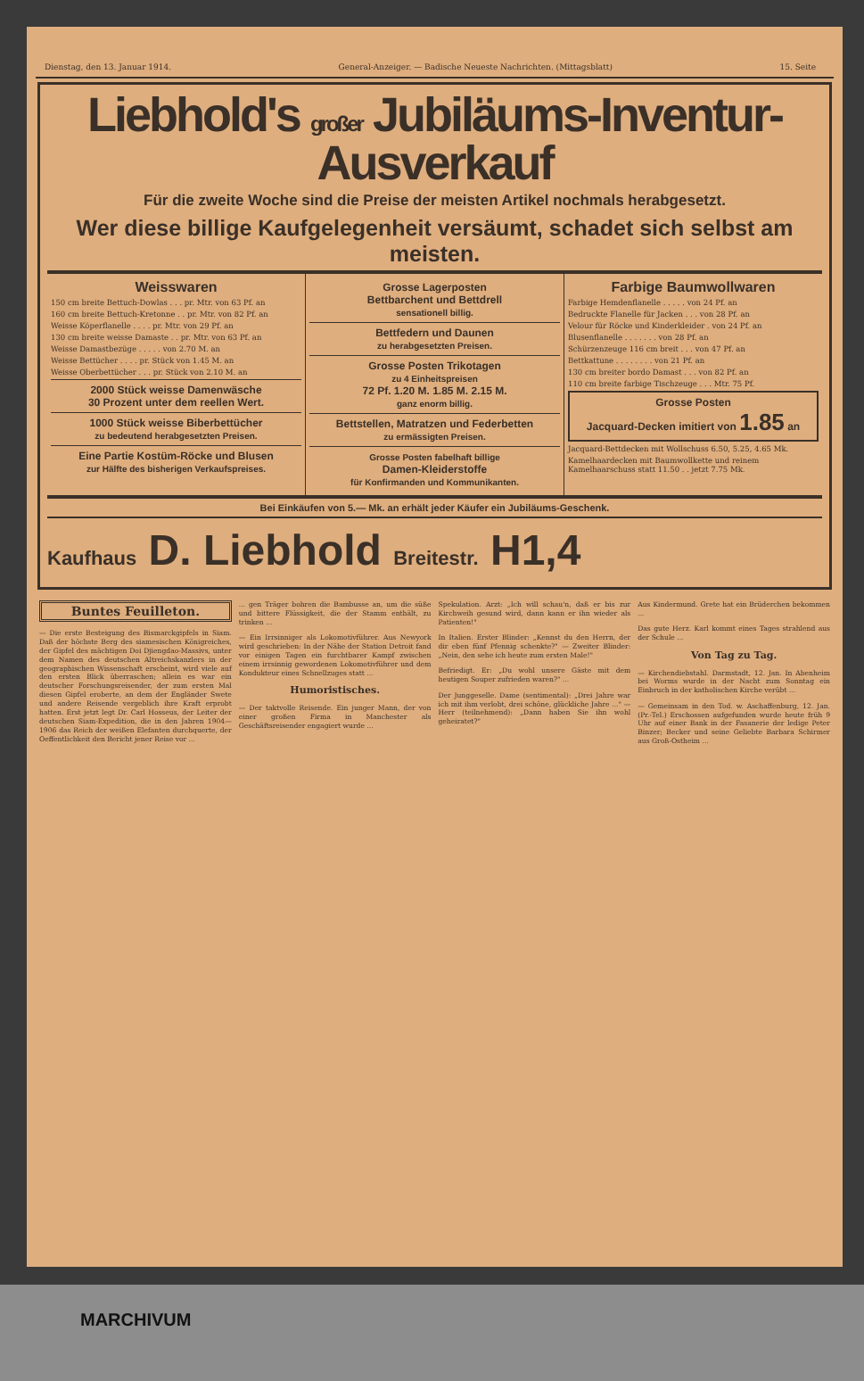Dienstag, den 13. Januar 1914. General-Anzeiger. — Badische Neueste Nachrichten. (Mittagsblatt) 15. Seite
Liebhold's großer Jubiläums-Inventur-Ausverkauf
Für die zweite Woche sind die Preise der meisten Artikel nochmals herabgesetzt.
Wer diese billige Kaufgelegenheit versäumt, schadet sich selbst am meisten.
Weisswaren
150 cm breite Bettuch-Dowlas . . . pr. Mtr. von 63 Pf. an
160 cm breite Bettuch-Kretonne . . pr. Mtr. von 82 Pf. an
Weisse Köperflanelle . . . . pr. Mtr. von 29 Pf. an
130 cm breite weisse Damaste . . pr. Mtr. von 63 Pf. an
Weisse Damastbezüge . . . . . von 2.70 M. an
Weisse Bettücher . . . . pr. Stück von 1.45 M. an
Weisse Oberbettücher . . . pr. Stück von 2.10 M. an
2000 Stück weisse Damenwäsche
30 Prozent unter dem reellen Wert.
1000 Stück weisse Biberbettücher
zu bedeutend herabgesetzten Preisen.
Eine Partie Kostüm-Röcke und Blusen
zur Hälfte des bisherigen Verkaufspreises.
Grosse Lagerposten
Bettbarchent und Bettdrell
sensationell billig.
Bettfedern und Daunen
zu herabgesetzten Preisen.
Grosse Posten Trikotagen
zu 4 Einheitspreisen
72 Pf. 1.20 M. 1.85 M. 2.15 M.
ganz enorm billig.
Bettstellen, Matratzen und Federbetten
zu ermässigten Preisen.
Grosse Posten fabelhaft billige
Damen-Kleiderstoffe
für Konfirmanden und Kommunikanten.
Farbige Baumwollwaren
Farbige Hemdenflanelle . . . . . von 24 Pf. an
Bedruckte Flanelle für Jacken . . . von 28 Pf. an
Velour für Röcke und Kinderkleider . von 24 Pf. an
Blusenflanelle . . . . . . . von 28 Pf. an
Schürzenzeuge 116 cm breit . . . von 47 Pf. an
Bettkattune . . . . . . . . von 21 Pf. an
130 cm breiter bordo Damast . . . von 82 Pf. an
110 cm breite farbige Tischzeuge . . . Mtr. 75 Pf.
Grosse Posten
Jacquard-Decken imitiert von 1.85 an
Jacquard-Bettdecken mit Wollschuss 6.50, 5.25, 4.65 Mk.
Kamelhaardecken mit Baumwollkette und reinem Kamelhaarschuss statt 11.50 . . jetzt 7.75 Mk.
Bei Einkäufen von 5.— Mk. an erhält jeder Käufer ein Jubiläums-Geschenk.
Kaufhaus D. Liebhold Breitestr. H1,4
Buntes Feuilleton.
— Die erste Besteigung des Bismarckgipfels in Siam. Daß der höchste Berg des siamesischen Königreiches, der Gipfel des mächtigen Doi Djiengdao-Massivs, unter dem Namen des deutschen Altreichskanzlers in der geographischen Wissenschaft erscheint, wird viele auf den ersten Blick überraschen; allein es war ein deutscher Forschungsreisender, der zum ersten Mal diesen Gipfel eroberte, an dem der Engländer Swete und andere Reisende vergeblich ihre Kraft erprobt hatten. Erst jetzt legt Dr. Carl Hosseus, der Leiter der deutschen Siam-Expedition, die in den Jahren 1904—1906 das Reich der weißen Elefanten durchquerte, der Oeffentlichkeit den Bericht jener Reise vor ...
... gen Träger bohren die Bambusse an, um die süße und bittere Flüssigkeit, die der Stamm enthält, zu trinken ...
— Ein Irrsinniger als Lokomotivführer. Aus Newyork wird geschrieben: In der Nähe der Station Detroit fand vor einigen Tagen ein furchtbarer Kampf zwischen einem irrsinnig gewordenen Lokomotivführer und dem Kondukteur eines Schnellzuges statt ...
Humoristisches.
— Der taktvolle Reisende. Ein junger Mann, der von einer großen Firma in Manchester als Geschäftsreisender engagiert wurde ...
Spekulation. Arzt: „Ich will schau'n, daß er bis zur Kirchweih gesund wird, dann kann er ihn wieder als Patienten!"
In Italien. Erster Blinder: „Kennst du den Herrn, der dir eben fünf Pfennig schenkte?" — Zweiter Blinder: „Nein, den sehe ich heute zum ersten Male!"
Befriedigt. Er: „Du wohl unsere Gäste mit dem heutigen Souper zufrieden waren?" ...
Der Junggeselle. Dame (sentimental): „Drei Jahre war ich mit ihm verlobt, drei schöne, glückliche Jahre ..." — Herr (teilnehmend): „Dann haben Sie ihn wohl geheiratet?"
Aus Kindermund. Grete hat ein Brüderchen bekommen ...
Das gute Herz. Karl kommt eines Tages strahlend aus der Schule ...
Von Tag zu Tag.
— Kirchendiebstahl. Darmstadt, 12. Jan. In Abenheim bei Worms wurde in der Nacht zum Sonntag ein Einbruch in der katholischen Kirche verübt ...
— Gemeinsam in den Tod. w. Aschaffenburg, 12. Jan. (Pr.-Tel.) Erschossen aufgefunden wurde heute früh 9 Uhr auf einer Bank in der Fasanerie der ledige Peter Binzer; Becker und seine Geliebte Barbara Schirmer aus Groß-Ostheim ...
MARCHIVUM